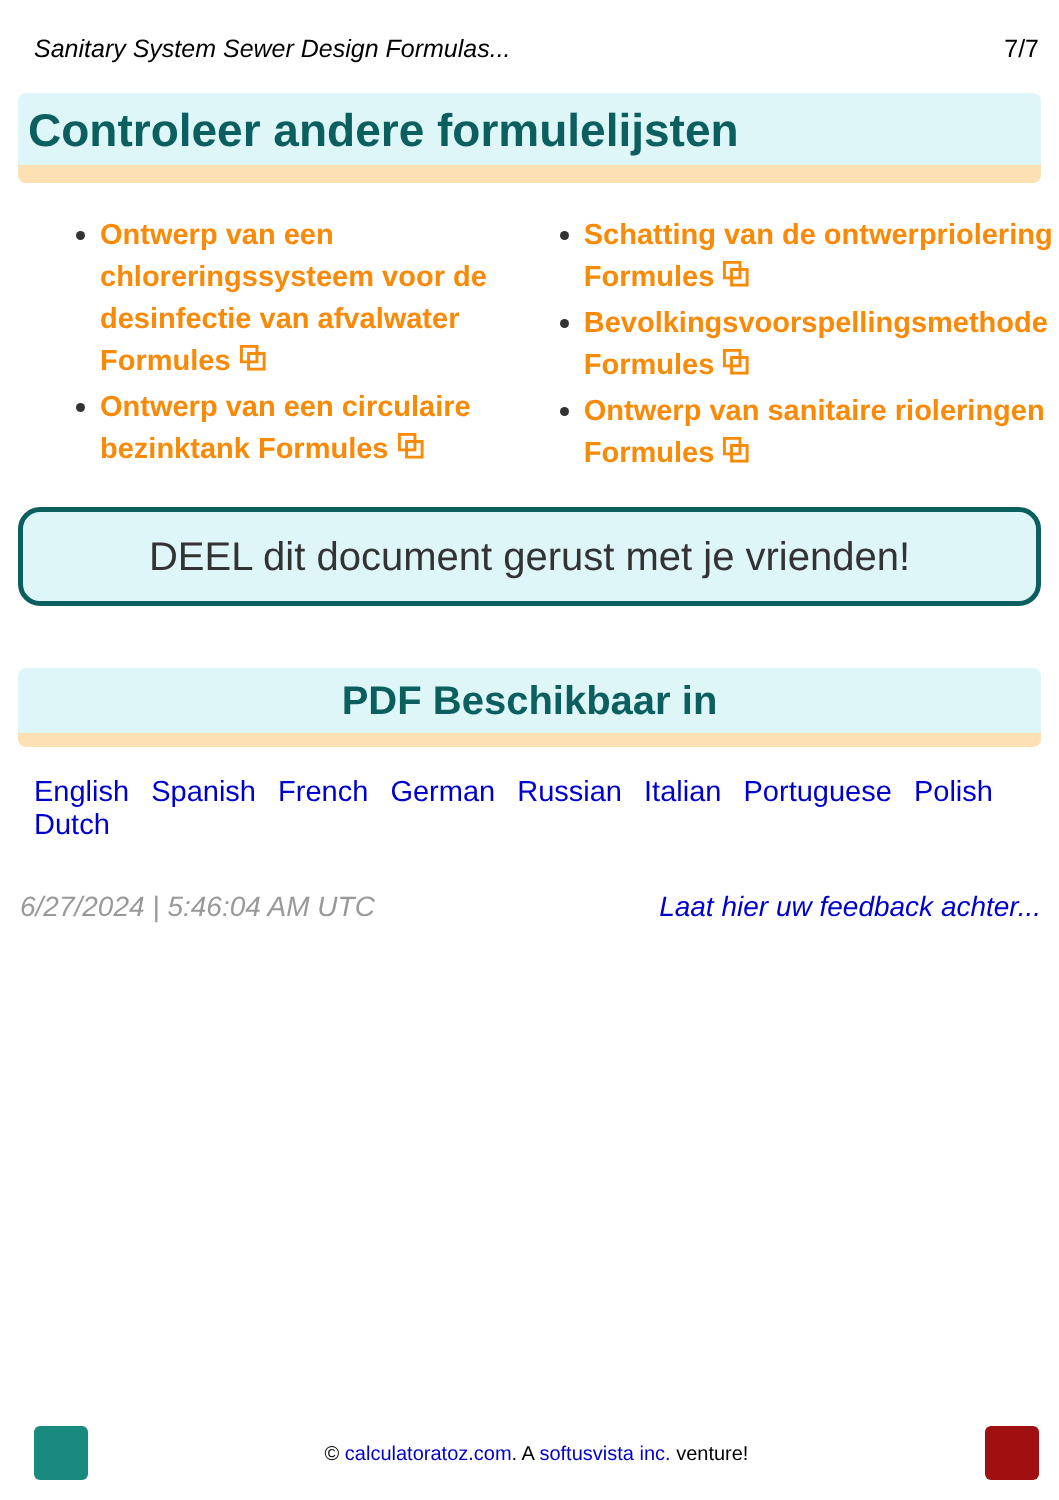Sanitary System Sewer Design Formulas... 7/7
Controleer andere formulelijsten
Ontwerp van een chloreringssysteem voor de desinfectie van afvalwater Formules ⧉
Ontwerp van een circulaire bezinktank Formules ⧉
Schatting van de ontwerpriolering Formules ⧉
Bevolkingsvoorspellingsmethode Formules ⧉
Ontwerp van sanitaire rioleringen Formules ⧉
DEEL dit document gerust met je vrienden!
PDF Beschikbaar in
English Spanish French German Russian Italian Portuguese Polish Dutch
6/27/2024 | 5:46:04 AM UTC Laat hier uw feedback achter...
© calculatoratoz.com. A softusvista inc. venture!